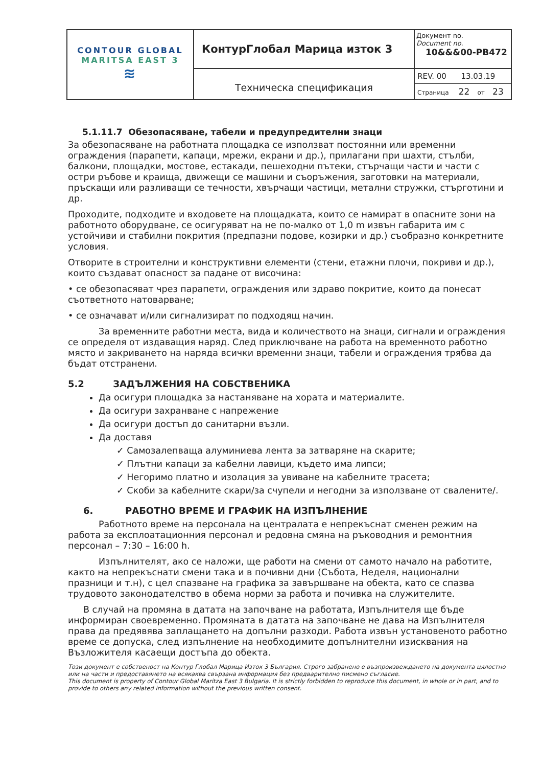| CONTOUR GLOBAL MARITSA EAST 3 ≋ | КонтурГлобал Марица изток 3 | Документ no. Document no. 10&&&00-PB472 |
| | Техническа спецификация | REV. 00 13.03.19 Страница 22 от 23 |
5.1.11.7 Обезопасяване, табели и предупредителни знаци
За обезопасяване на работната площадка се използват постоянни или временни ограждения (парапети, капаци, мрежи, екрани и др.), прилагани при шахти, стълби, балкони, площадки, мостове, естакади, пешеходни пътеки, стърчащи части и части с остри ръбове и краища, движещи се машини и съоръжения, заготовки на материали, пръскащи или разливащи се течности, хвърчащи частици, метални стружки, стърготини и др.
Проходите, подходите и входовете на площадката, които се намират в опасните зони на работното оборудване, се осигуряват на не по-малко от 1,0 m извън габарита им с устойчиви и стабилни покрития (предпазни подове, козирки и др.) съобразно конкретните условия.
Отворите в строителни и конструктивни елементи (стени, етажни плочи, покриви и др.), които създават опасност за падане от височина:
• се обезопасяват чрез парапети, ограждения или здраво покритие, които да понесат съответното натоварване;
• се означават и/или сигнализират по подходящ начин.
За временните работни места, вида и количеството на знаци, сигнали и ограждения се определя от издаващия наряд. След приключване на работа на временното работно място и закриването на наряда всички временни знаци, табели и ограждения трябва да бъдат отстранени.
5.2 ЗАДЪЛЖЕНИЯ НА СОБСТВЕНИКА
Да осигури площадка за настаняване на хората и материалите.
Да осигури захранване с напрежение
Да осигури достъп до санитарни възли.
Да доставя
✓ Самозалепваща алуминиева лента за затваряне на скарите;
✓ Плътни капаци за кабелни лавици, където има липси;
✓ Негоримо платно и изолация за увиване на кабелните трасета;
✓ Скоби за кабелните скари/за счупели и негодни за използване от свалените/.
6. РАБОТНО ВРЕМЕ И ГРАФИК НА ИЗПЪЛНЕНИЕ
Работното време на персонала на централата е непрекъснат сменен режим на работа за експлоатационния персонал и редовна смяна на ръководния и ремонтния персонал – 7:30 – 16:00 h.
Изпълнителят, ако се наложи, ще работи на смени от самото начало на работите, както на непрекъснати смени така и в почивни дни (Събота, Неделя, национални празници и т.н), с цел спазване на графика за завършване на обекта, като се спазва трудовото законодателство в обема норми за работа и почивка на служителите.
В случай на промяна в датата на започване на работата, Изпълнителя ще бъде информиран своевременно. Промяната в датата на започване не дава на Изпълнителя права да предявява заплащането на допълни разходи. Работа извън установеното работно време се допуска, след изпълнение на необходимите допълнителни изисквания на Възложителя касаещи достъпа до обекта.
Този документ е собственост на Контур Глобал Марица Изток 3 България. Строго забранено е възпроизвеждането на документа цялостно или на части и предоставянето на всякаква свързана информация без предварително писмено съгласие.
This document is property of Contour Global Maritza East 3 Bulgaria. It is strictly forbidden to reproduce this document, in whole or in part, and to provide to others any related information without the previous written consent.